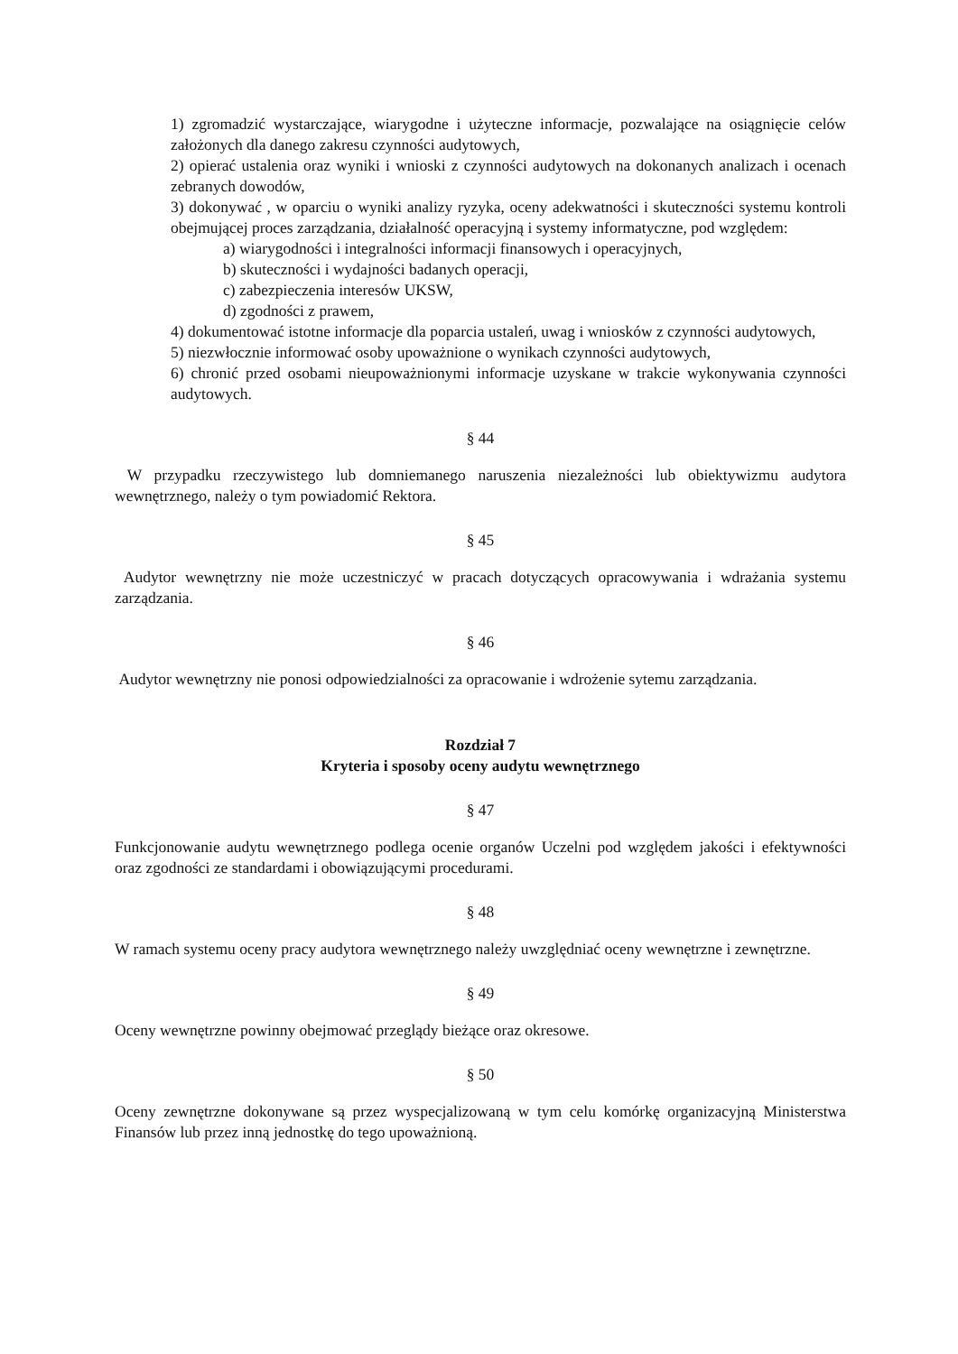1) zgromadzić wystarczające, wiarygodne i użyteczne informacje, pozwalające na osiągnięcie celów założonych dla danego zakresu czynności audytowych,
2) opierać ustalenia oraz wyniki i wnioski z czynności audytowych na dokonanych analizach i ocenach zebranych dowodów,
3) dokonywać , w oparciu o wyniki analizy ryzyka, oceny adekwatności i skuteczności systemu kontroli obejmującej proces zarządzania, działalność operacyjną i systemy informatyczne, pod względem:
a) wiarygodności i integralności informacji finansowych i operacyjnych,
b) skuteczności i wydajności badanych operacji,
c) zabezpieczenia interesów UKSW,
d) zgodności z prawem,
4) dokumentować istotne informacje dla poparcia ustaleń, uwag i wniosków z czynności audytowych,
5) niezwłocznie informować osoby upoważnione o wynikach czynności audytowych,
6) chronić przed osobami nieupoważnionymi informacje uzyskane w trakcie wykonywania czynności audytowych.
§ 44
W przypadku rzeczywistego lub domniemanego naruszenia niezależności lub obiektywizmu audytora wewnętrznego, należy o tym powiadomić Rektora.
§ 45
Audytor wewnętrzny nie może uczestniczyć w pracach dotyczących opracowywania i wdrażania systemu zarządzania.
§ 46
Audytor wewnętrzny nie ponosi odpowiedzialności za opracowanie i wdrożenie sytemu zarządzania.
Rozdział 7
Kryteria i sposoby oceny audytu wewnętrznego
§ 47
Funkcjonowanie audytu wewnętrznego podlega ocenie organów Uczelni pod względem jakości i efektywności oraz zgodności ze standardami i obowiązującymi procedurami.
§ 48
W ramach systemu oceny pracy audytora wewnętrznego należy uwzględniać oceny wewnętrzne i zewnętrzne.
§ 49
Oceny wewnętrzne powinny obejmować przeglądy bieżące oraz okresowe.
§ 50
Oceny zewnętrzne dokonywane są przez wyspecjalizowaną w tym celu komórkę organizacyjną Ministerstwa Finansów lub przez inną jednostkę do tego upoważnioną.